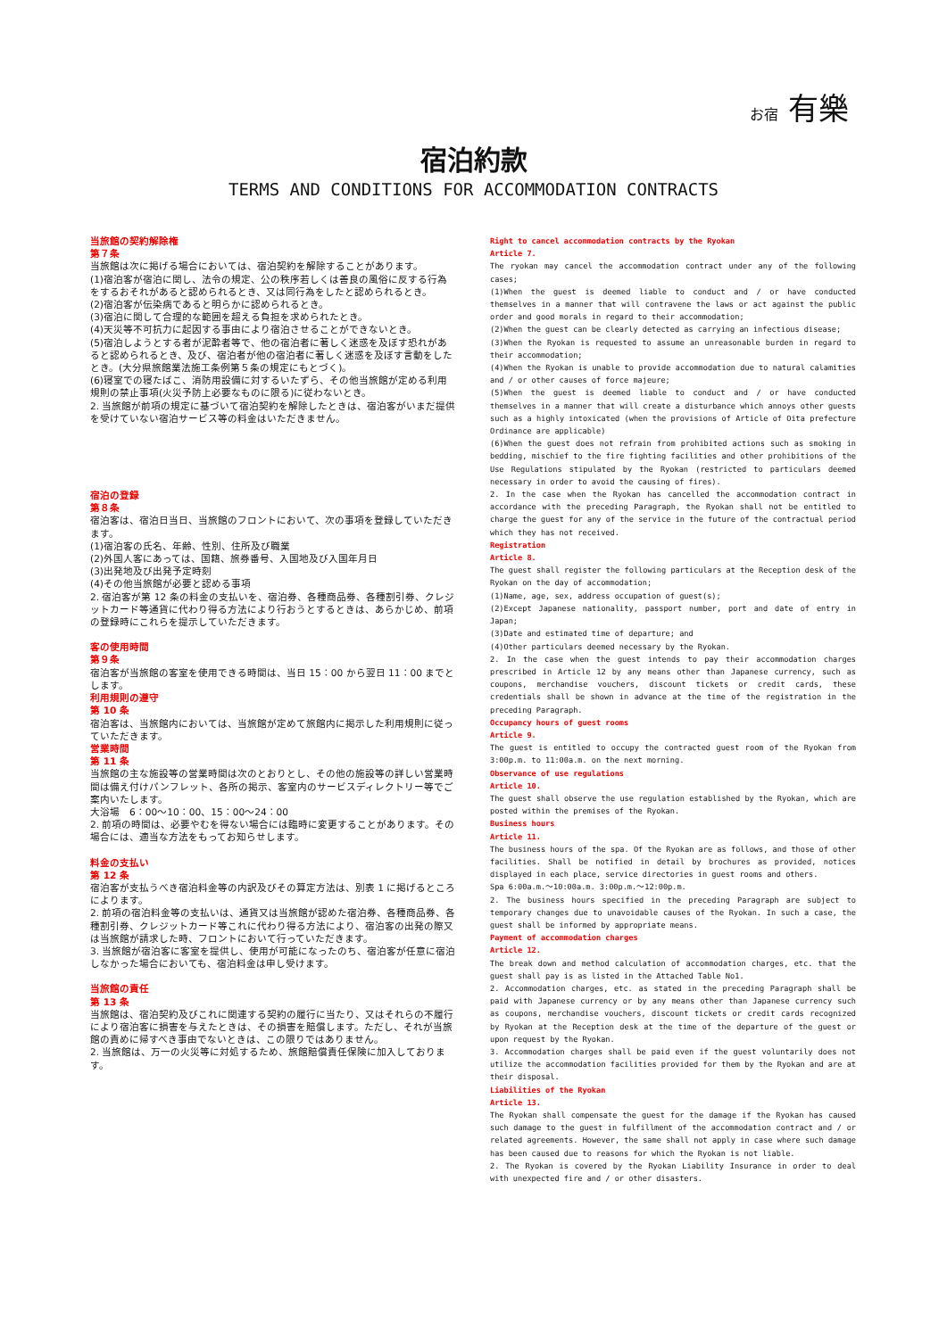お宿 有樂
宿泊約款
TERMS AND CONDITIONS FOR ACCOMMODATION CONTRACTS
当旅館の契約解除権
第７条
当旅館は次に掲げる場合においては、宿泊契約を解除することがあります。
(1)宿泊客が宿泊に関し、法令の規定、公の秩序若しくは善良の風俗に反する行為をするおそれがあると認められるとき、又は同行為をしたと認められるとき。
(2)宿泊客が伝染病であると明らかに認められるとき。
(3)宿泊に関して合理的な範囲を超える負担を求められたとき。
(4)天災等不可抗力に起因する事由により宿泊させることができないとき。
(5)宿泊しようとする者が泥酔者等で、他の宿泊者に著しく迷惑を及ぼす恐れがあると認められるとき、及び、宿泊者が他の宿泊者に著しく迷惑を及ぼす言動をしたとき。(大分県旅館業法施工条例第５条の規定にもとづく)。
(6)寝室での寝たばこ、消防用設備に対するいたずら、その他当旅館が定める利用規則の禁止事項(火災予防上必要なものに限る)に従わないとき。
2. 当旅館が前項の規定に基づいて宿泊契約を解除したときは、宿泊客がいまだ提供を受けていない宿泊サービス等の料金はいただきません。
宿泊の登録
第８条
宿泊客は、宿泊日当日、当旅館のフロントにおいて、次の事項を登録していただきます。
(1)宿泊客の氏名、年齢、性別、住所及び職業
(2)外国人客にあっては、国籍、旅券番号、入国地及び入国年月日
(3)出発地及び出発予定時刻
(4)その他当旅館が必要と認める事項
2. 宿泊客が第 12 条の料金の支払いを、宿泊券、各種商品券、各種割引券、クレジットカード等通貨に代わり得る方法により行おうとするときは、あらかじめ、前項の登録時にこれらを提示していただきます。
客の使用時間
第９条
宿泊客が当旅館の客室を使用できる時間は、当日 15：00 から翌日 11：00 までとします。
利用規則の遵守
第 10 条
宿泊客は、当旅館内においては、当旅館が定めて旅館内に掲示した利用規則に従っていただきます。
営業時間
第 11 条
当旅館の主な施設等の営業時間は次のとおりとし、その他の施設等の詳しい営業時間は備え付けパンフレット、各所の掲示、客室内のサービスディレクトリー等でご案内いたします。
大浴場　6：00〜10：00、15：00〜24：00
2. 前項の時間は、必要やむを得ない場合には臨時に変更することがあります。その場合には、適当な方法をもってお知らせします。
料金の支払い
第 12 条
宿泊客が支払うべき宿泊料金等の内訳及びその算定方法は、別表 1 に掲げるところによります。
2. 前項の宿泊料金等の支払いは、通貨又は当旅館が認めた宿泊券、各種商品券、各種割引券、クレジットカード等これに代わり得る方法により、宿泊客の出発の際又は当旅館が請求した時、フロントにおいて行っていただきます。
3. 当旅館が宿泊客に客室を提供し、使用が可能になったのち、宿泊客が任意に宿泊しなかった場合においても、宿泊料金は申し受けます。
当旅館の責任
第 13 条
当旅館は、宿泊契約及びこれに関連する契約の履行に当たり、又はそれらの不履行により宿泊客に損害を与えたときは、その損害を賠償します。ただし、それが当旅館の責めに帰すべき事由でないときは、この限りではありません。
2. 当旅館は、万一の火災等に対処するため、旅館賠償責任保険に加入しております。
Right to cancel accommodation contracts by the Ryokan
Article 7.
The ryokan may cancel the accommodation contract under any of the following cases;
(1)When the guest is deemed liable to conduct and / or have conducted themselves in a manner that will contravene the laws or act against the public order and good morals in regard to their accommodation;
(2)When the guest can be clearly detected as carrying an infectious disease;
(3)When the Ryokan is requested to assume an unreasonable burden in regard to their accommodation;
(4)When the Ryokan is unable to provide accommodation due to natural calamities and / or other causes of force majeure;
(5)When the guest is deemed liable to conduct and / or have conducted themselves in a manner that will create a disturbance which annoys other guests such as a highly intoxicated (when the provisions of Article of Oita prefecture Ordinance are applicable)
(6)When the guest does not refrain from prohibited actions such as smoking in bedding, mischief to the fire fighting facilities and other prohibitions of the Use Regulations stipulated by the Ryokan (restricted to particulars deemed necessary in order to avoid the causing of fires).
2. In the case when the Ryokan has cancelled the accommodation contract in accordance with the preceding Paragraph, the Ryokan shall not be entitled to charge the guest for any of the service in the future of the contractual period which they has not received.
Registration
Article 8.
The guest shall register the following particulars at the Reception desk of the Ryokan on the day of accommodation;
(1)Name, age, sex, address occupation of guest(s);
(2)Except Japanese nationality, passport number, port and date of entry in Japan;
(3)Date and estimated time of departure; and
(4)Other particulars deemed necessary by the Ryokan.
2. In the case when the guest intends to pay their accommodation charges prescribed in Article 12 by any means other than Japanese currency, such as coupons, merchandise vouchers, discount tickets or credit cards, these credentials shall be shown in advance at the time of the registration in the preceding Paragraph.
Occupancy hours of guest rooms
Article 9.
The guest is entitled to occupy the contracted guest room of the Ryokan from 3:00p.m. to 11:00a.m. on the next morning.
Observance of use regulations
Article 10.
The guest shall observe the use regulation established by the Ryokan, which are posted within the premises of the Ryokan.
Business hours
Article 11.
The business hours of the spa. Of the Ryokan are as follows, and those of other facilities. Shall be notified in detail by brochures as provided, notices displayed in each place, service directories in guest rooms and others.
Spa 6:00a.m.～10:00a.m. 3:00p.m.～12:00p.m.
2. The business hours specified in the preceding Paragraph are subject to temporary changes due to unavoidable causes of the Ryokan. In such a case, the guest shall be informed by appropriate means.
Payment of accommodation charges
Article 12.
The break down and method calculation of accommodation charges, etc. that the guest shall pay is as listed in the Attached Table No1.
2. Accommodation charges, etc. as stated in the preceding Paragraph shall be paid with Japanese currency or by any means other than Japanese currency such as coupons, merchandise vouchers, discount tickets or credit cards recognized by Ryokan at the Reception desk at the time of the departure of the guest or upon request by the Ryokan.
3. Accommodation charges shall be paid even if the guest voluntarily does not utilize the accommodation facilities provided for them by the Ryokan and are at their disposal.
Liabilities of the Ryokan
Article 13.
The Ryokan shall compensate the guest for the damage if the Ryokan has caused such damage to the guest in fulfillment of the accommodation contract and / or related agreements. However, the same shall not apply in case where such damage has been caused due to reasons for which the Ryokan is not liable.
2. The Ryokan is covered by the Ryokan Liability Insurance in order to deal with unexpected fire and / or other disasters.